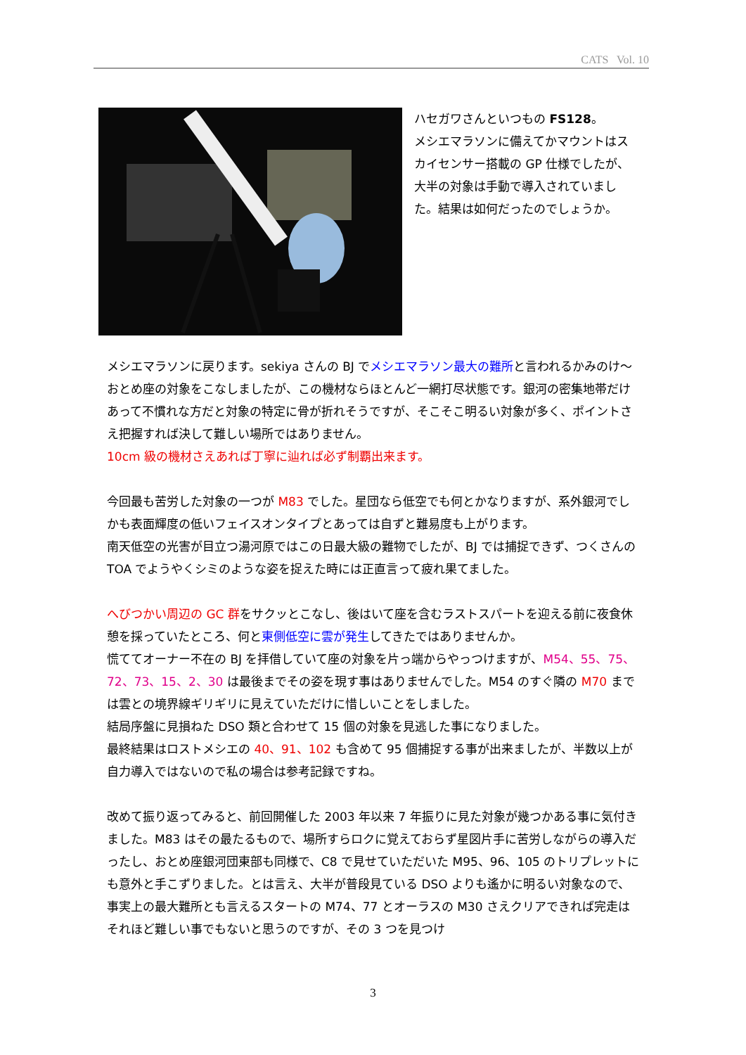CATS Vol. 10
ハセガワさんといつもの FS128。
メシエマラソンに備えてかマウントはスカイセンサー搭載の GP 仕様でしたが、大半の対象は手動で導入されていました。結果は如何だったのでしょうか。
メシエマラソンに戻ります。sekiya さんの BJ でメシエマラソン最大の難所と言われるかみのけ～おとめ座の対象をこなしましたが、この機材ならほとんど一網打尽状態です。銀河の密集地帯だけあって不慣れな方だと対象の特定に骨が折れそうですが、そこそこ明るい対象が多く、ポイントさえ把握すれば決して難しい場所ではありません。
10cm 級の機材さえあれば丁寧に辿れば必ず制覇出来ます。
今回最も苦労した対象の一つが M83 でした。星団なら低空でも何とかなりますが、系外銀河でしかも表面輝度の低いフェイスオンタイプとあっては自ずと難易度も上がります。
南天低空の光害が目立つ湯河原ではこの日最大級の難物でしたが、BJ では捕捉できず、つくさんの TOA でようやくシミのような姿を捉えた時には正直言って疲れ果てました。
へびつかい周辺の GC 群をサクッとこなし、後はいて座を含むラストスパートを迎える前に夜食休憩を採っていたところ、何と東側低空に雲が発生してきたではありませんか。
慌ててオーナー不在の BJ を拝借していて座の対象を片っ端からやっつけますが、M54、55、75、72、73、15、2、30 は最後までその姿を現す事はありませんでした。M54 のすぐ隣の M70 までは雲との境界線ギリギリに見えていただけに惜しいことをしました。
結局序盤に見損ねた DSO 類と合わせて 15 個の対象を見逃した事になりました。
最終結果はロストメシエの 40、91、102 も含めて 95 個捕捉する事が出来ましたが、半数以上が自力導入ではないので私の場合は参考記録ですね。
改めて振り返ってみると、前回開催した 2003 年以来 7 年振りに見た対象が幾つかある事に気付きました。M83 はその最たるもので、場所すらロクに覚えておらず星図片手に苦労しながらの導入だったし、おとめ座銀河団東部も同様で、C8 で見せていただいた M95、96、105 のトリプレットにも意外と手こずりました。とは言え、大半が普段見ている DSO よりも遙かに明るい対象なので、事実上の最大難所とも言えるスタートの M74、77 とオーラスの M30 さえクリアできれば完走はそれほど難しい事でもないと思うのですが、その 3 つを見つけ
3